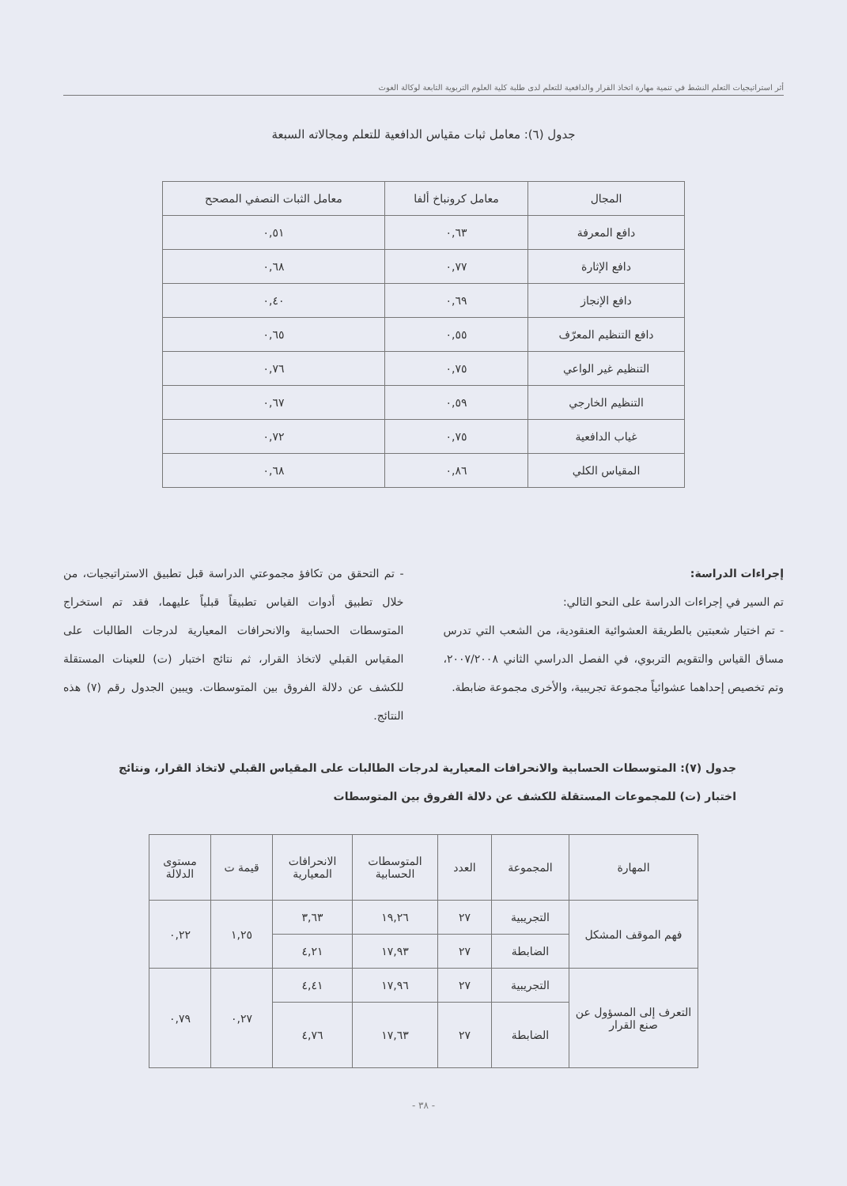أثر استراتيجيات التعلم النشط في تنمية مهارة اتخاذ القرار والدافعية للتعلم لدى طلبة كلية العلوم التربوية التابعة لوكالة الغوث
جدول (٦): معامل ثبات مقياس الدافعية للتعلم ومجالاته السبعة
| المجال | معامل كرونباخ ألفا | معامل الثبات النصفي المصحح |
| --- | --- | --- |
| دافع المعرفة | ٠,٦٣ | ٠,٥١ |
| دافع الإثارة | ٠,٧٧ | ٠,٦٨ |
| دافع الإنجاز | ٠,٦٩ | ٠,٤٠ |
| دافع التنظيم المعرّف | ٠,٥٥ | ٠,٦٥ |
| التنظيم غير الواعي | ٠,٧٥ | ٠,٧٦ |
| التنظيم الخارجي | ٠,٥٩ | ٠,٦٧ |
| غياب الدافعية | ٠,٧٥ | ٠,٧٢ |
| المقياس الكلي | ٠,٨٦ | ٠,٦٨ |
إجراءات الدراسة:
تم السير في إجراءات الدراسة على النحو التالي:
- تم اختيار شعبتين بالطريقة العشوائية العنقودية، من الشعب التي تدرس مساق القياس والتقويم التربوي، في الفصل الدراسي الثاني ٢٠٠٧/٢٠٠٨، وتم تخصيص إحداهما عشوائياً مجموعة تجريبية، والأخرى مجموعة ضابطة.
- تم التحقق من تكافؤ مجموعتي الدراسة قبل تطبيق الاستراتيجيات، من خلال تطبيق أدوات القياس تطبيقاً قبلياً عليهما، فقد تم استخراج المتوسطات الحسابية والانحرافات المعيارية لدرجات الطالبات على المقياس القبلي لاتخاذ القرار، ثم نتائج اختبار (ت) للعينات المستقلة للكشف عن دلالة الفروق بين المتوسطات. ويبين الجدول رقم (٧) هذه النتائج.
جدول (٧): المتوسطات الحسابية والانحرافات المعيارية لدرجات الطالبات على المقياس القبلي لاتخاذ القرار، ونتائج اختبار (ت) للمجموعات المستقلة للكشف عن دلالة الفروق بين المتوسطات
| المهارة | المجموعة | العدد | المتوسطات الحسابية | الانحرافات المعيارية | قيمة ت | مستوى الدلالة |
| --- | --- | --- | --- | --- | --- | --- |
| فهم الموقف المشكل | التجريبية | ٢٧ | ١٩,٢٦ | ٣,٦٣ | ١,٢٥ | ٠,٢٢ |
| | الضابطة | ٢٧ | ١٧,٩٣ | ٤,٢١ | | |
| التعرف إلى المسؤول عن صنع القرار | التجريبية | ٢٧ | ١٧,٩٦ | ٤,٤١ | ٠,٢٧ | ٠,٧٩ |
| | الضابطة | ٢٧ | ١٧,٦٣ | ٤,٧٦ | | |
- ٣٨ -